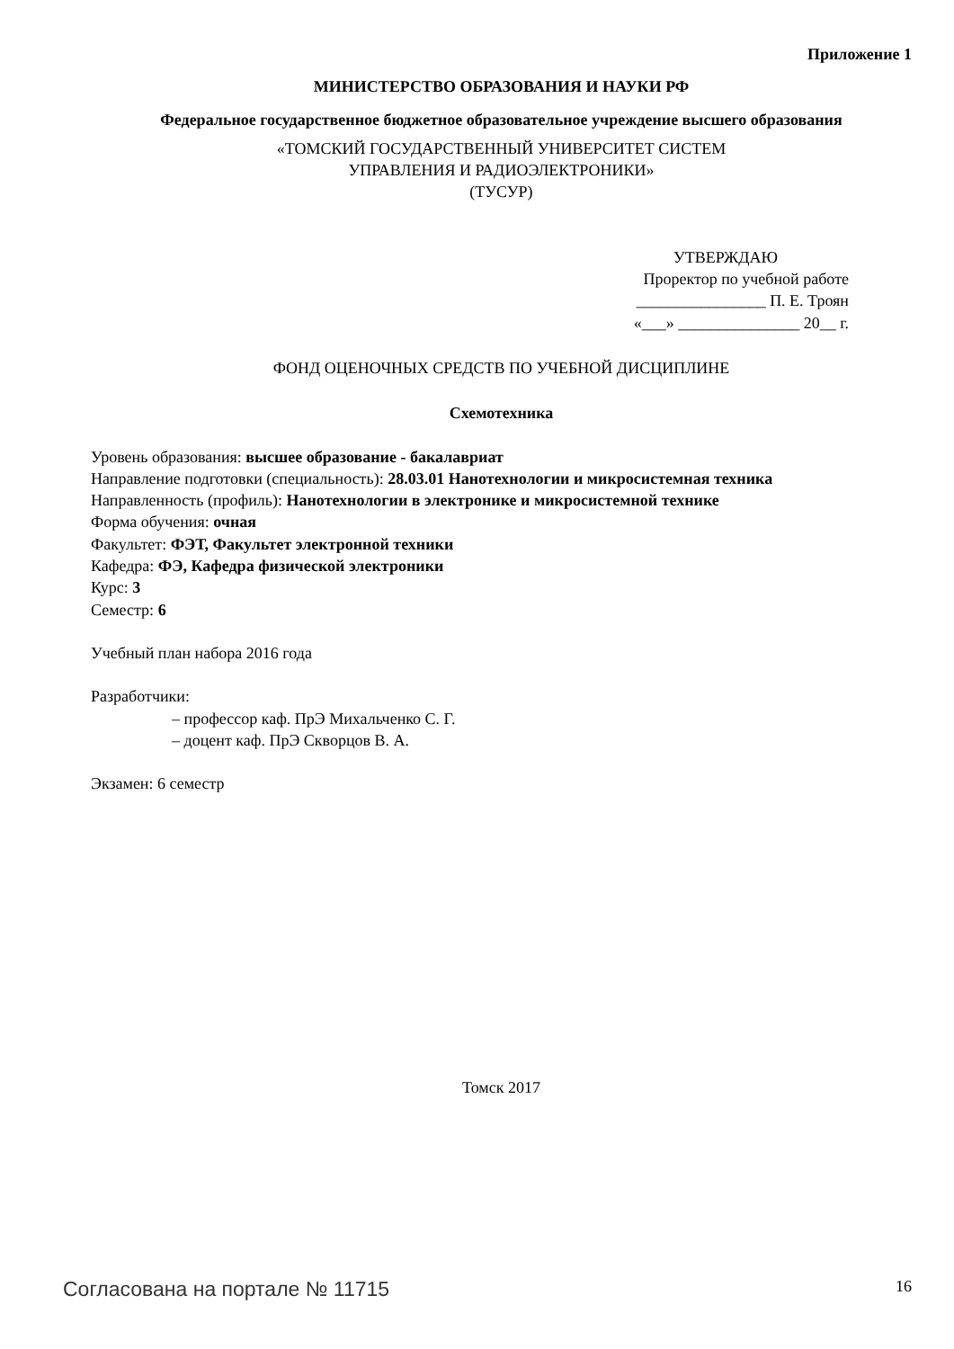Приложение 1
МИНИСТЕРСТВО ОБРАЗОВАНИЯ И НАУКИ РФ
Федеральное государственное бюджетное образовательное учреждение высшего образования
«ТОМСКИЙ ГОСУДАРСТВЕННЫЙ УНИВЕРСИТЕТ СИСТЕМ
УПРАВЛЕНИЯ И РАДИОЭЛЕКТРОНИКИ»
(ТУСУР)
УТВЕРЖДАЮ
Проректор по учебной работе
________________ П. Е. Троян
«___» _______________ 20__ г.
ФОНД ОЦЕНОЧНЫХ СРЕДСТВ ПО УЧЕБНОЙ ДИСЦИПЛИНЕ
Схемотехника
Уровень образования: высшее образование - бакалавриат
Направление подготовки (специальность): 28.03.01 Нанотехнологии и микросистемная техника
Направленность (профиль): Нанотехнологии в электронике и микросистемной технике
Форма обучения: очная
Факультет: ФЭТ, Факультет электронной техники
Кафедра: ФЭ, Кафедра физической электроники
Курс: 3
Семестр: 6
Учебный план набора 2016 года
Разработчики:
– профессор каф. ПрЭ Михальченко С. Г.
– доцент каф. ПрЭ Скворцов В. А.
Экзамен: 6 семестр
Томск 2017
Согласована на портале № 11715 16